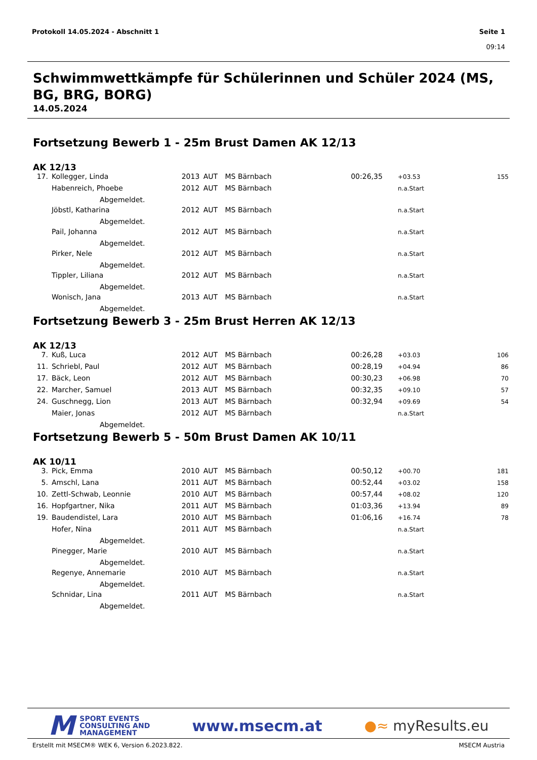Protokoll 14.05.2024 - Abschnitt 1
Seite 1
09:14
Schwimmwettkämpfe für Schülerinnen und Schüler 2024 (MS, BG, BRG, BORG)
14.05.2024
Fortsetzung Bewerb 1 - 25m Brust Damen AK 12/13
AK 12/13
| 17. | Kollegger, Linda | 2013 | AUT | MS Bärnbach | 00:26,35 | +03.53 | 155 |
| | Habenreich, Phoebe | 2012 | AUT | MS Bärnbach | | n.a.Start | |
| | Abgemeldet. | | | | | | |
| | Jöbstl, Katharina | 2012 | AUT | MS Bärnbach | | n.a.Start | |
| | Abgemeldet. | | | | | | |
| | Pail, Johanna | 2012 | AUT | MS Bärnbach | | n.a.Start | |
| | Abgemeldet. | | | | | | |
| | Pirker, Nele | 2012 | AUT | MS Bärnbach | | n.a.Start | |
| | Abgemeldet. | | | | | | |
| | Tippler, Liliana | 2012 | AUT | MS Bärnbach | | n.a.Start | |
| | Abgemeldet. | | | | | | |
| | Wonisch, Jana | 2013 | AUT | MS Bärnbach | | n.a.Start | |
| | Abgemeldet. | | | | | | |
Fortsetzung Bewerb 3 - 25m Brust Herren AK 12/13
AK 12/13
| 7. | Kuß, Luca | 2012 | AUT | MS Bärnbach | 00:26,28 | +03.03 | 106 |
| 11. | Schriebl, Paul | 2012 | AUT | MS Bärnbach | 00:28,19 | +04.94 | 86 |
| 17. | Bäck, Leon | 2012 | AUT | MS Bärnbach | 00:30,23 | +06.98 | 70 |
| 22. | Marcher, Samuel | 2013 | AUT | MS Bärnbach | 00:32,35 | +09.10 | 57 |
| 24. | Guschnegg, Lion | 2013 | AUT | MS Bärnbach | 00:32,94 | +09.69 | 54 |
| | Maier, Jonas | 2012 | AUT | MS Bärnbach | | n.a.Start | |
| | Abgemeldet. | | | | | | |
Fortsetzung Bewerb 5 - 50m Brust Damen AK 10/11
AK 10/11
| 3. | Pick, Emma | 2010 | AUT | MS Bärnbach | 00:50,12 | +00.70 | 181 |
| 5. | Amschl, Lana | 2011 | AUT | MS Bärnbach | 00:52,44 | +03.02 | 158 |
| 10. | Zettl-Schwab, Leonnie | 2010 | AUT | MS Bärnbach | 00:57,44 | +08.02 | 120 |
| 16. | Hopfgartner, Nika | 2011 | AUT | MS Bärnbach | 01:03,36 | +13.94 | 89 |
| 19. | Baudendistel, Lara | 2010 | AUT | MS Bärnbach | 01:06,16 | +16.74 | 78 |
| | Hofer, Nina | 2011 | AUT | MS Bärnbach | | n.a.Start | |
| | Abgemeldet. | | | | | | |
| | Pinegger, Marie | 2010 | AUT | MS Bärnbach | | n.a.Start | |
| | Abgemeldet. | | | | | | |
| | Regenye, Annemarie | 2010 | AUT | MS Bärnbach | | n.a.Start | |
| | Abgemeldet. | | | | | | |
| | Schnidar, Lina | 2011 | AUT | MS Bärnbach | | n.a.Start | |
| | Abgemeldet. | | | | | | |
M SPORT EVENTS
CONSULTING AND
MANAGEMENT
www.msecm.at ●≈ myResults.eu
Erstellt mit MSECM® WEK 6, Version 6.2023.822.
MSECM Austria